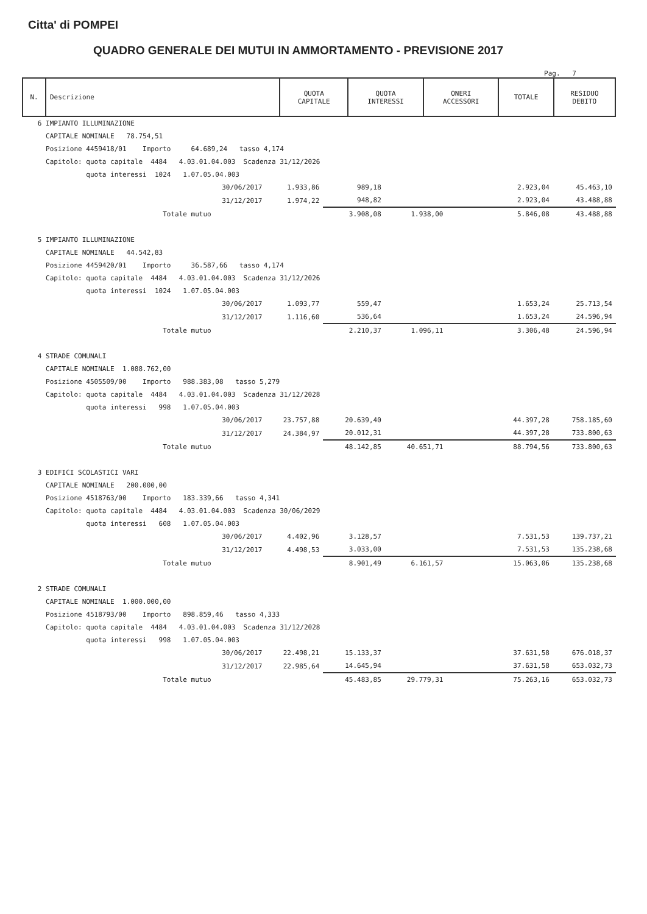Citta' di POMPEI
QUADRO GENERALE DEI MUTUI IN AMMORTAMENTO - PREVISIONE 2017
Pag. 7
| N. | Descrizione | QUOTA CAPITALE | QUOTA INTERESSI | ONERI ACCESSORI | TOTALE | RESIDUO DEBITO |
| --- | --- | --- | --- | --- | --- | --- |
| 6 IMPIANTO ILLUMINAZIONE | | | | | | |
| CAPITALE NOMINALE 78.754,51 | | | | | | |
| Posizione 4459418/01 Importo 64.689,24 tasso 4,174 | | | | | | |
| Capitolo: quota capitale 4484 4.03.01.04.003 Scadenza 31/12/2026 | | | | | | |
| quota interessi 1024 1.07.05.04.003 | | | | | | |
| 30/06/2017 | 1.933,86 | 989,18 | | | 2.923,04 | 45.463,10 |
| 31/12/2017 | 1.974,22 | 948,82 | | | 2.923,04 | 43.488,88 |
| Totale mutuo | | 3.908,08 | 1.938,00 | | 5.846,08 | 43.488,88 |
| 5 IMPIANTO ILLUMINAZIONE | | | | | | |
| CAPITALE NOMINALE 44.542,83 | | | | | | |
| Posizione 4459420/01 Importo 36.587,66 tasso 4,174 | | | | | | |
| Capitolo: quota capitale 4484 4.03.01.04.003 Scadenza 31/12/2026 | | | | | | |
| quota interessi 1024 1.07.05.04.003 | | | | | | |
| 30/06/2017 | 1.093,77 | 559,47 | | | 1.653,24 | 25.713,54 |
| 31/12/2017 | 1.116,60 | 536,64 | | | 1.653,24 | 24.596,94 |
| Totale mutuo | | 2.210,37 | 1.096,11 | | 3.306,48 | 24.596,94 |
| 4 STRADE COMUNALI | | | | | | |
| CAPITALE NOMINALE 1.088.762,00 | | | | | | |
| Posizione 4505509/00 Importo 988.383,08 tasso 5,279 | | | | | | |
| Capitolo: quota capitale 4484 4.03.01.04.003 Scadenza 31/12/2028 | | | | | | |
| quota interessi 998 1.07.05.04.003 | | | | | | |
| 30/06/2017 | 23.757,88 | 20.639,40 | | | 44.397,28 | 758.185,60 |
| 31/12/2017 | 24.384,97 | 20.012,31 | | | 44.397,28 | 733.800,63 |
| Totale mutuo | | 48.142,85 | 40.651,71 | | 88.794,56 | 733.800,63 |
| 3 EDIFICI SCOLASTICI VARI | | | | | | |
| CAPITALE NOMINALE 200.000,00 | | | | | | |
| Posizione 4518763/00 Importo 183.339,66 tasso 4,341 | | | | | | |
| Capitolo: quota capitale 4484 4.03.01.04.003 Scadenza 30/06/2029 | | | | | | |
| quota interessi 608 1.07.05.04.003 | | | | | | |
| 30/06/2017 | 4.402,96 | 3.128,57 | | | 7.531,53 | 139.737,21 |
| 31/12/2017 | 4.498,53 | 3.033,00 | | | 7.531,53 | 135.238,68 |
| Totale mutuo | | 8.901,49 | 6.161,57 | | 15.063,06 | 135.238,68 |
| 2 STRADE COMUNALI | | | | | | |
| CAPITALE NOMINALE 1.000.000,00 | | | | | | |
| Posizione 4518793/00 Importo 898.859,46 tasso 4,333 | | | | | | |
| Capitolo: quota capitale 4484 4.03.01.04.003 Scadenza 31/12/2028 | | | | | | |
| quota interessi 998 1.07.05.04.003 | | | | | | |
| 30/06/2017 | 22.498,21 | 15.133,37 | | | 37.631,58 | 676.018,37 |
| 31/12/2017 | 22.985,64 | 14.645,94 | | | 37.631,58 | 653.032,73 |
| Totale mutuo | | 45.483,85 | 29.779,31 | | 75.263,16 | 653.032,73 |